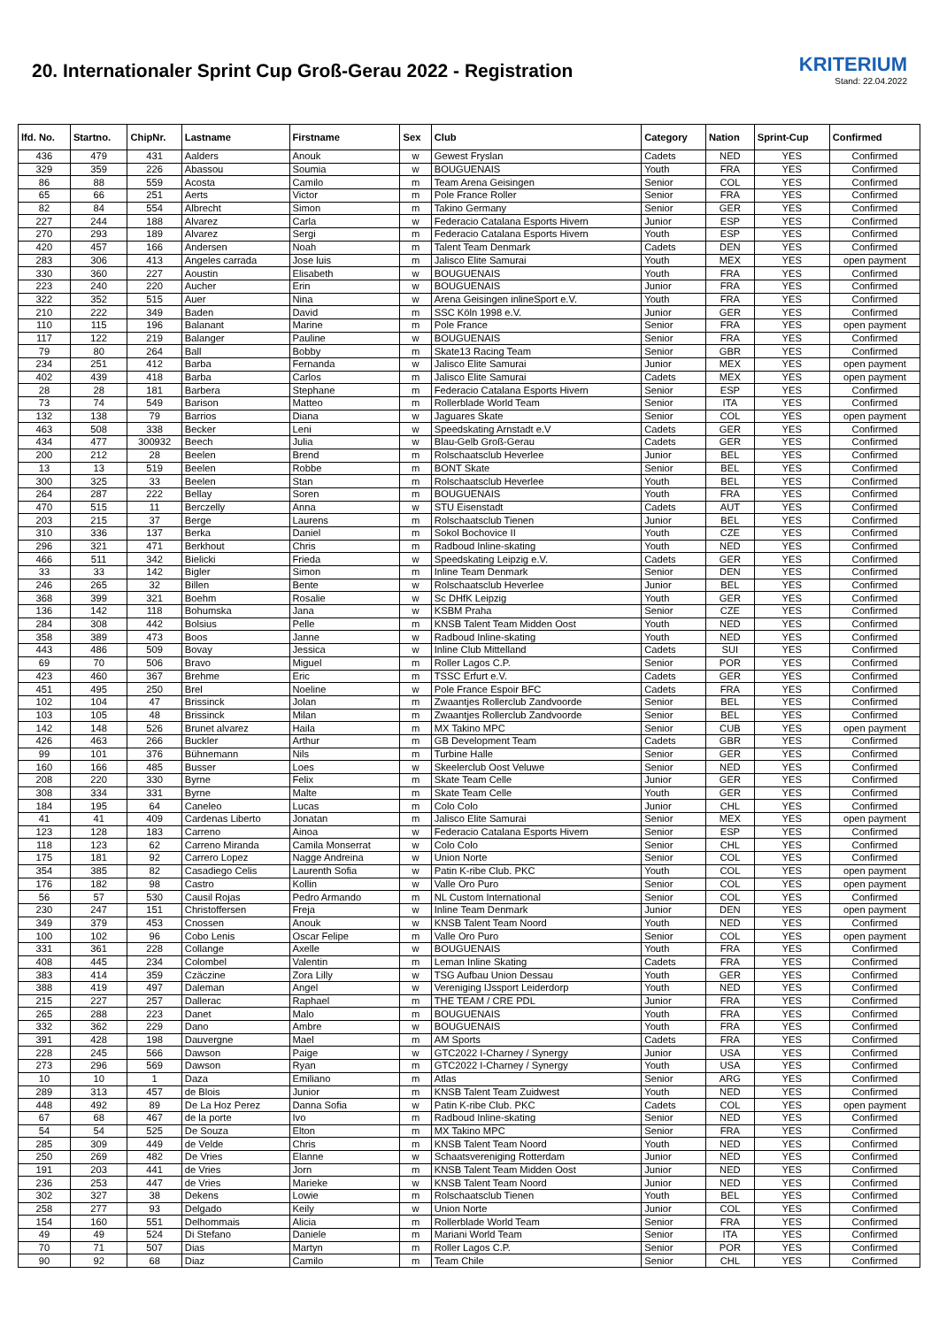20. Internationaler Sprint Cup Groß-Gerau 2022 - Registration
KRITERIUM
Stand: 22.04.2022
| lfd. No. | Startno. | ChipNr. | Lastname | Firstname | Sex | Club | Category | Nation | Sprint-Cup | Confirmed |
| --- | --- | --- | --- | --- | --- | --- | --- | --- | --- | --- |
| 436 | 479 | 431 | Aalders | Anouk | w | Gewest Fryslan | Cadets | NED | YES | Confirmed |
| 329 | 359 | 226 | Abassou | Soumia | w | BOUGUENAIS | Youth | FRA | YES | Confirmed |
| 86 | 88 | 559 | Acosta | Camilo | m | Team Arena Geisingen | Senior | COL | YES | Confirmed |
| 65 | 66 | 251 | Aerts | Victor | m | Pole France Roller | Senior | FRA | YES | Confirmed |
| 82 | 84 | 554 | Albrecht | Simon | m | Takino Germany | Senior | GER | YES | Confirmed |
| 227 | 244 | 188 | Alvarez | Carla | w | Federacio Catalana Esports Hivern | Junior | ESP | YES | Confirmed |
| 270 | 293 | 189 | Alvarez | Sergi | m | Federacio Catalana Esports Hivern | Youth | ESP | YES | Confirmed |
| 420 | 457 | 166 | Andersen | Noah | m | Talent Team Denmark | Cadets | DEN | YES | Confirmed |
| 283 | 306 | 413 | Angeles carrada | Jose luis | m | Jalisco Elite Samurai | Youth | MEX | YES | open payment |
| 330 | 360 | 227 | Aoustin | Elisabeth | w | BOUGUENAIS | Youth | FRA | YES | Confirmed |
| 223 | 240 | 220 | Aucher | Erin | w | BOUGUENAIS | Junior | FRA | YES | Confirmed |
| 322 | 352 | 515 | Auer | Nina | w | Arena Geisingen inlineSport e.V. | Youth | FRA | YES | Confirmed |
| 210 | 222 | 349 | Baden | David | m | SSC Köln 1998 e.V. | Junior | GER | YES | Confirmed |
| 110 | 115 | 196 | Balanant | Marine | m | Pole France | Senior | FRA | YES | open payment |
| 117 | 122 | 219 | Balanger | Pauline | w | BOUGUENAIS | Senior | FRA | YES | Confirmed |
| 79 | 80 | 264 | Ball | Bobby | m | Skate13 Racing Team | Senior | GBR | YES | Confirmed |
| 234 | 251 | 412 | Barba | Fernanda | w | Jalisco Elite Samurai | Junior | MEX | YES | open payment |
| 402 | 439 | 418 | Barba | Carlos | m | Jalisco Elite Samurai | Cadets | MEX | YES | open payment |
| 28 | 28 | 181 | Barbera | Stephane | m | Federacio Catalana Esports Hivern | Senior | ESP | YES | Confirmed |
| 73 | 74 | 549 | Barison | Matteo | m | Rollerblade World Team | Senior | ITA | YES | Confirmed |
| 132 | 138 | 79 | Barrios | Diana | w | Jaguares Skate | Senior | COL | YES | open payment |
| 463 | 508 | 338 | Becker | Leni | w | Speedskating Arnstadt e.V | Cadets | GER | YES | Confirmed |
| 434 | 477 | 300932 | Beech | Julia | w | Blau-Gelb Groß-Gerau | Cadets | GER | YES | Confirmed |
| 200 | 212 | 28 | Beelen | Brend | m | Rolschaatsclub Heverlee | Junior | BEL | YES | Confirmed |
| 13 | 13 | 519 | Beelen | Robbe | m | BONT Skate | Senior | BEL | YES | Confirmed |
| 300 | 325 | 33 | Beelen | Stan | m | Rolschaatsclub Heverlee | Youth | BEL | YES | Confirmed |
| 264 | 287 | 222 | Bellay | Soren | m | BOUGUENAIS | Youth | FRA | YES | Confirmed |
| 470 | 515 | 11 | Berczelly | Anna | w | STU Eisenstadt | Cadets | AUT | YES | Confirmed |
| 203 | 215 | 37 | Berge | Laurens | m | Rolschaatsclub Tienen | Junior | BEL | YES | Confirmed |
| 310 | 336 | 137 | Berka | Daniel | m | Sokol Bochovice II | Youth | CZE | YES | Confirmed |
| 296 | 321 | 471 | Berkhout | Chris | m | Radboud Inline-skating | Youth | NED | YES | Confirmed |
| 466 | 511 | 342 | Bielicki | Frieda | w | Speedskating Leipzig e.V. | Cadets | GER | YES | Confirmed |
| 33 | 33 | 142 | Bigler | Simon | m | Inline Team Denmark | Senior | DEN | YES | Confirmed |
| 246 | 265 | 32 | Billen | Bente | w | Rolschaatsclub Heverlee | Junior | BEL | YES | Confirmed |
| 368 | 399 | 321 | Boehm | Rosalie | w | Sc DHfK Leipzig | Youth | GER | YES | Confirmed |
| 136 | 142 | 118 | Bohumska | Jana | w | KSBM Praha | Senior | CZE | YES | Confirmed |
| 284 | 308 | 442 | Bolsius | Pelle | m | KNSB Talent Team Midden Oost | Youth | NED | YES | Confirmed |
| 358 | 389 | 473 | Boos | Janne | w | Radboud Inline-skating | Youth | NED | YES | Confirmed |
| 443 | 486 | 509 | Bovay | Jessica | w | Inline Club Mittelland | Cadets | SUI | YES | Confirmed |
| 69 | 70 | 506 | Bravo | Miguel | m | Roller Lagos C.P. | Senior | POR | YES | Confirmed |
| 423 | 460 | 367 | Brehme | Eric | m | TSSC Erfurt e.V. | Cadets | GER | YES | Confirmed |
| 451 | 495 | 250 | Brel | Noeline | w | Pole France Espoir BFC | Cadets | FRA | YES | Confirmed |
| 102 | 104 | 47 | Brissinck | Jolan | m | Zwaantjes Rollerclub Zandvoorde | Senior | BEL | YES | Confirmed |
| 103 | 105 | 48 | Brissinck | Milan | m | Zwaantjes Rollerclub Zandvoorde | Senior | BEL | YES | Confirmed |
| 142 | 148 | 526 | Brunet alvarez | Haila | m | MX Takino MPC | Senior | CUB | YES | open payment |
| 426 | 463 | 266 | Buckler | Arthur | m | GB Development Team | Cadets | GBR | YES | Confirmed |
| 99 | 101 | 376 | Bühnemann | Nils | m | Turbine Halle | Senior | GER | YES | Confirmed |
| 160 | 166 | 485 | Busser | Loes | w | Skeelerclub Oost Veluwe | Senior | NED | YES | Confirmed |
| 208 | 220 | 330 | Byrne | Felix | m | Skate Team Celle | Junior | GER | YES | Confirmed |
| 308 | 334 | 331 | Byrne | Malte | m | Skate Team Celle | Youth | GER | YES | Confirmed |
| 184 | 195 | 64 | Caneleo | Lucas | m | Colo Colo | Junior | CHL | YES | Confirmed |
| 41 | 41 | 409 | Cardenas Liberto | Jonatan | m | Jalisco Elite Samurai | Senior | MEX | YES | open payment |
| 123 | 128 | 183 | Carreno | Ainoa | w | Federacio Catalana Esports Hivern | Senior | ESP | YES | Confirmed |
| 118 | 123 | 62 | Carreno Miranda | Camila Monserrat | w | Colo Colo | Senior | CHL | YES | Confirmed |
| 175 | 181 | 92 | Carrero Lopez | Nagge Andreina | w | Union Norte | Senior | COL | YES | Confirmed |
| 354 | 385 | 82 | Casadiego Celis | Laurenth Sofia | w | Patin K-ribe Club. PKC | Youth | COL | YES | open payment |
| 176 | 182 | 98 | Castro | Kollin | w | Valle Oro Puro | Senior | COL | YES | open payment |
| 56 | 57 | 530 | Causil Rojas | Pedro Armando | m | NL Custom International | Senior | COL | YES | Confirmed |
| 230 | 247 | 151 | Christoffersen | Freja | w | Inline Team Denmark | Junior | DEN | YES | open payment |
| 349 | 379 | 453 | Cnossen | Anouk | w | KNSB Talent Team Noord | Youth | NED | YES | Confirmed |
| 100 | 102 | 96 | Cobo Lenis | Oscar Felipe | m | Valle Oro Puro | Senior | COL | YES | open payment |
| 331 | 361 | 228 | Collange | Axelle | w | BOUGUENAIS | Youth | FRA | YES | Confirmed |
| 408 | 445 | 234 | Colombel | Valentin | m | Leman Inline Skating | Cadets | FRA | YES | Confirmed |
| 383 | 414 | 359 | Czäczine | Zora Lilly | w | TSG Aufbau Union Dessau | Youth | GER | YES | Confirmed |
| 388 | 419 | 497 | Daleman | Angel | w | Vereniging IJssport Leiderdorp | Youth | NED | YES | Confirmed |
| 215 | 227 | 257 | Dallerac | Raphael | m | THE TEAM / CRE PDL | Junior | FRA | YES | Confirmed |
| 265 | 288 | 223 | Danet | Malo | m | BOUGUENAIS | Youth | FRA | YES | Confirmed |
| 332 | 362 | 229 | Dano | Ambre | w | BOUGUENAIS | Youth | FRA | YES | Confirmed |
| 391 | 428 | 198 | Dauvergne | Mael | m | AM Sports | Cadets | FRA | YES | Confirmed |
| 228 | 245 | 566 | Dawson | Paige | w | GTC2022 I-Charney / Synergy | Junior | USA | YES | Confirmed |
| 273 | 296 | 569 | Dawson | Ryan | m | GTC2022 I-Charney / Synergy | Youth | USA | YES | Confirmed |
| 10 | 10 | 1 | Daza | Emiliano | m | Atlas | Senior | ARG | YES | Confirmed |
| 289 | 313 | 457 | de Blois | Junior | m | KNSB Talent Team Zuidwest | Youth | NED | YES | Confirmed |
| 448 | 492 | 89 | De La Hoz Perez | Danna Sofia | w | Patin K-ribe Club. PKC | Cadets | COL | YES | open payment |
| 67 | 68 | 467 | de la porte | Ivo | m | Radboud Inline-skating | Senior | NED | YES | Confirmed |
| 54 | 54 | 525 | De Souza | Elton | m | MX Takino MPC | Senior | FRA | YES | Confirmed |
| 285 | 309 | 449 | de Velde | Chris | m | KNSB Talent Team Noord | Youth | NED | YES | Confirmed |
| 250 | 269 | 482 | De Vries | Elanne | w | Schaatsvereniging Rotterdam | Junior | NED | YES | Confirmed |
| 191 | 203 | 441 | de Vries | Jorn | m | KNSB Talent Team Midden Oost | Junior | NED | YES | Confirmed |
| 236 | 253 | 447 | de Vries | Marieke | w | KNSB Talent Team Noord | Junior | NED | YES | Confirmed |
| 302 | 327 | 38 | Dekens | Lowie | m | Rolschaatsclub Tienen | Youth | BEL | YES | Confirmed |
| 258 | 277 | 93 | Delgado | Keily | w | Union Norte | Junior | COL | YES | Confirmed |
| 154 | 160 | 551 | Delhommais | Alicia | m | Rollerblade World Team | Senior | FRA | YES | Confirmed |
| 49 | 49 | 524 | Di Stefano | Daniele | m | Mariani World Team | Senior | ITA | YES | Confirmed |
| 70 | 71 | 507 | Dias | Martyn | m | Roller Lagos C.P. | Senior | POR | YES | Confirmed |
| 90 | 92 | 68 | Diaz | Camilo | m | Team Chile | Senior | CHL | YES | Confirmed |